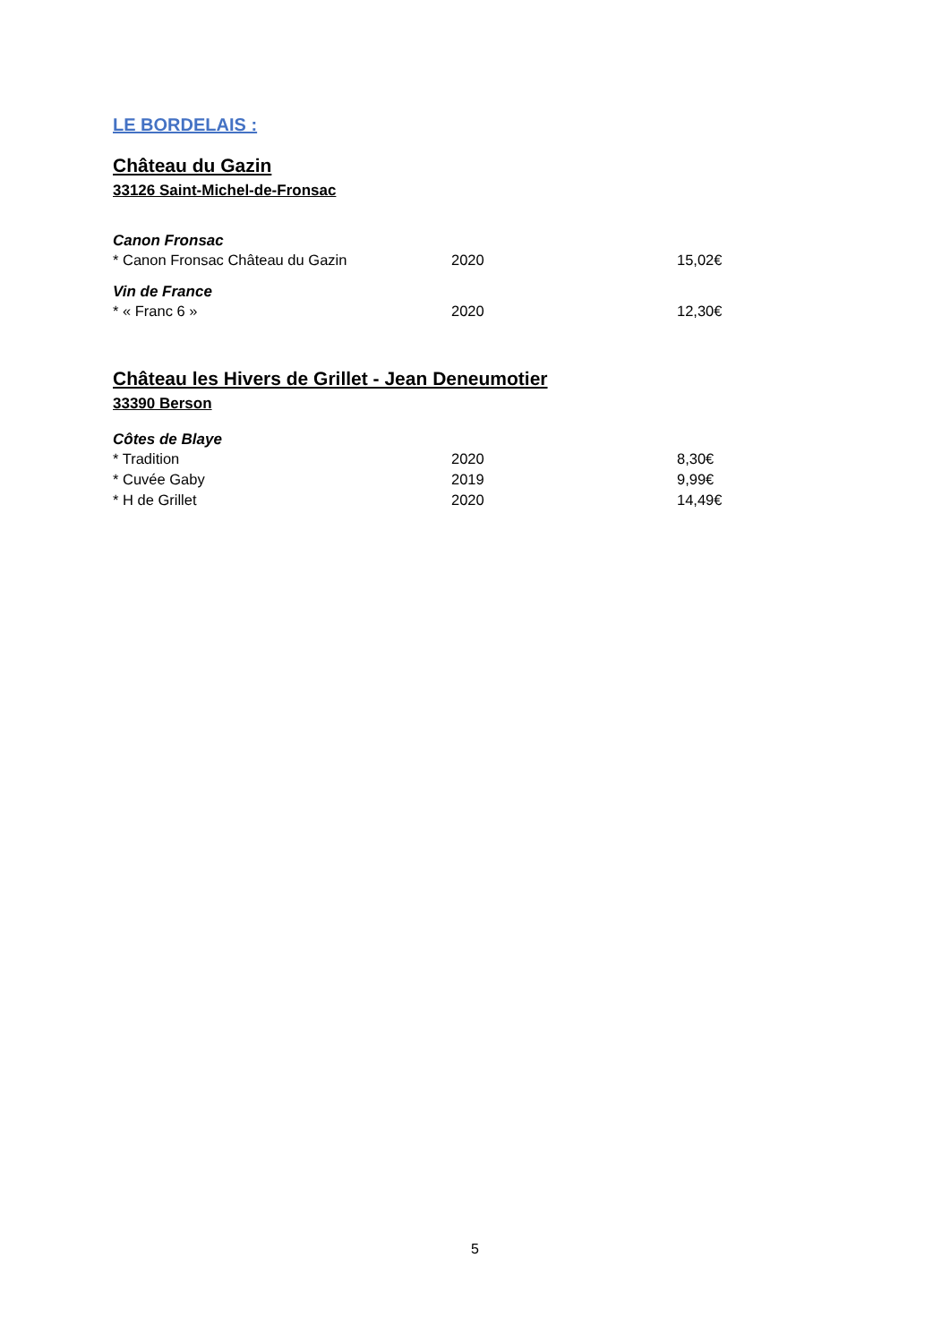LE BORDELAIS :
Château du Gazin
33126 Saint-Michel-de-Fronsac
Canon Fronsac
| * Canon Fronsac Château du Gazin | 2020 | 15,02€ |
Vin de France
| * « Franc 6 » | 2020 | 12,30€ |
Château les Hivers de Grillet - Jean Deneumotier
33390 Berson
Côtes de Blaye
| * Tradition | 2020 | 8,30€ |
| * Cuvée Gaby | 2019 | 9,99€ |
| * H de Grillet | 2020 | 14,49€ |
5